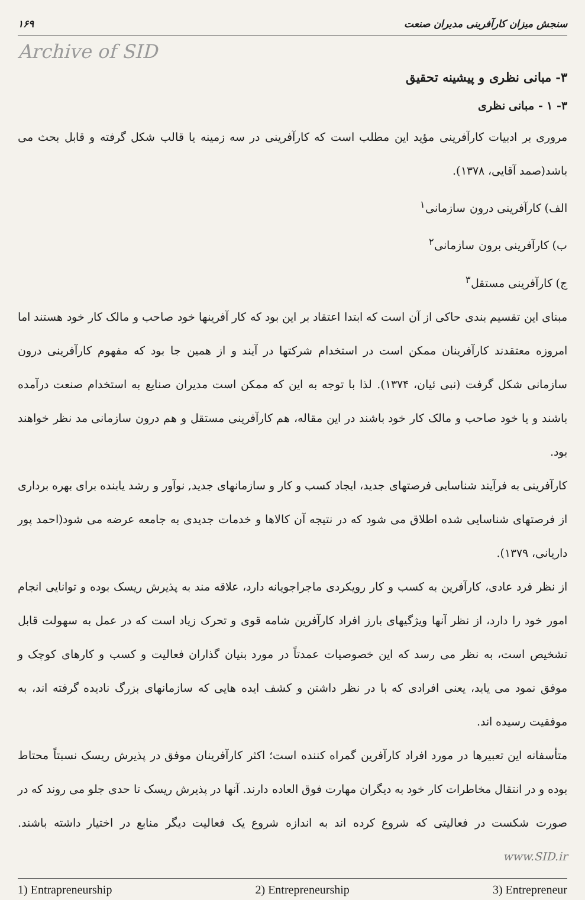سنجش میزان کارآفرینی مدیران صنعت ۱۶۹
Archive of SID
۳- مبانی نظری و پیشینه تحقیق
۳- ۱ - مبانی نظری
مروری بر ادبیات کارآفرینی مؤید این مطلب است که کارآفرینی در سه زمینه یا قالب شکل گرفته و قابل بحث می باشد(صمد آقایی، ۱۳۷۸).
الف) کارآفرینی درون سازمانی<sup>۱</sup>
ب) کارآفرینی برون سازمانی<sup>۲</sup>
ج) کارآفرینی مستقل<sup>۳</sup>
مبنای این تقسیم بندی حاکی از آن است که ابتدا اعتقاد بر این بود که کار آفرینها خود صاحب و مالک کار خود هستند اما امروزه معتقدند کارآفرینان ممکن است در استخدام شرکتها در آیند و از همین جا بود که مفهوم کارآفرینی درون سازمانی شکل گرفت (نبی ئیان، ۱۳۷۴). لذا با توجه به این که ممکن است مدیران صنایع به استخدام صنعت درآمده باشند و یا خود صاحب و مالک کار خود باشند در این مقاله، هم کارآفرینی مستقل و هم درون سازمانی مد نظر خواهند بود.
کارآفرینی به فرآیند شناسایی فرصتهای جدید، ایجاد کسب و کار و سازمانهای جدید, نوآور و رشد یابنده برای بهره برداری از فرصتهای شناسایی شده اطلاق می شود که در نتیجه آن کالاها و خدمات جدیدی به جامعه عرضه می شود(احمد پور داریانی، ۱۳۷۹).
از نظر فرد عادی، کارآفرین به کسب و کار رویکردی ماجراجویانه دارد، علاقه مند به پذیرش ریسک بوده و توانایی انجام امور خود را دارد، از نظر آنها ویژگیهای بارز افراد کارآفرین شامه قوی و تحرک زیاد است که در عمل به سهولت قابل تشخیص است، به نظر می رسد که این خصوصیات عمدتاً در مورد بنیان گذاران فعالیت و کسب و کارهای کوچک و موفق نمود می یابد، یعنی افرادی که با در نظر داشتن و کشف ایده هایی که سازمانهای بزرگ نادیده گرفته اند، به موفقیت رسیده اند.
متأسفانه این تعبیرها در مورد افراد کارآفرین گمراه کننده است؛ اکثر کارآفرینان موفق در پذیرش ریسک نسبتاً محتاط بوده و در انتقال مخاطرات کار خود به دیگران مهارت فوق العاده دارند. آنها در پذیرش ریسک تا حدی جلو می روند که در صورت شکست در فعالیتی که شروع کرده اند به اندازه شروع یک فعالیت دیگر منابع در اختیار داشته باشند. www.SID.ir
1) Entrapreneurship 2) Entrepreneurship 3) Entrepreneur